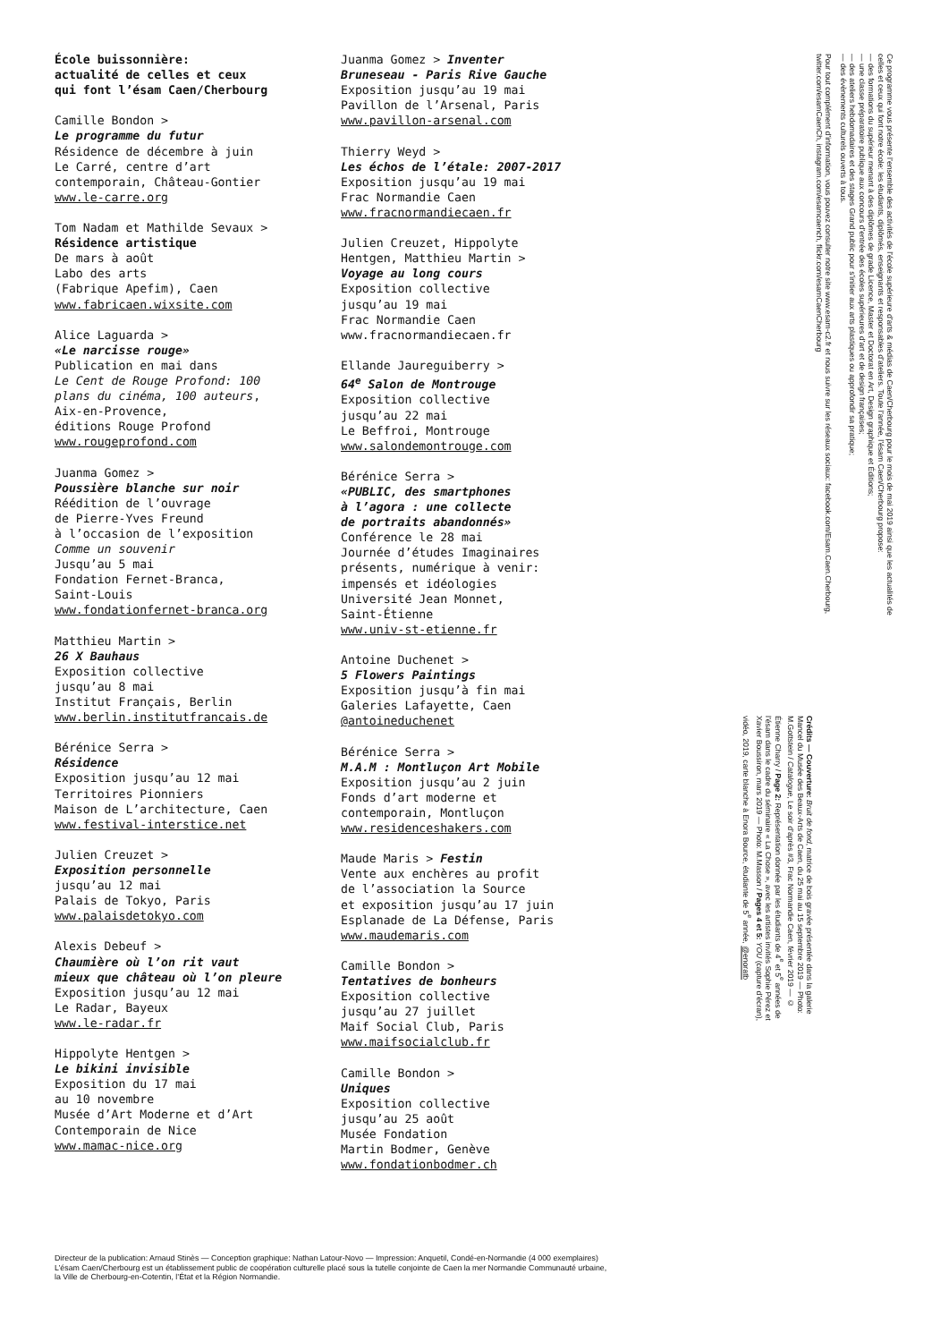École buissonnière:
actualité de celles et ceux
qui font l’ésam Caen/Cherbourg
Camille Bondon >
Le programme du futur
Résidence de décembre à juin
Le Carré, centre d’art
contemporain, Château-Gontier
www.le-carre.org
Tom Nadam et Mathilde Sevaux >
Résidence artistique
De mars à août
Labo des arts
(Fabrique Apefim), Caen
www.fabricaen.wixsite.com
Alice Laguarda >
«Le narcisse rouge»
Publication en mai dans
Le Cent de Rouge Profond: 100
plans du cinéma, 100 auteurs,
Aix-en-Provence,
éditions Rouge Profond
www.rougeprofond.com
Juanma Gomez >
Poussière blanche sur noir
Réédition de l’ouvrage
de Pierre-Yves Freund
à l’occasion de l’exposition
Comme un souvenir
Jusqu’au 5 mai
Fondation Fernet-Branca,
Saint-Louis
www.fondationfernet-branca.org
Matthieu Martin >
26 X Bauhaus
Exposition collective
jusqu’au 8 mai
Institut Français, Berlin
www.berlin.institutfrancais.de
Bérénice Serra >
Résidence
Exposition jusqu’au 12 mai
Territoires Pionniers
Maison de L’architecture, Caen
www.festival-interstice.net
Julien Creuzet >
Exposition personnelle
jusqu’au 12 mai
Palais de Tokyo, Paris
www.palaisdetokyo.com
Alexis Debeuf >
Chaumière où l’on rit vaut
mieux que château où l’on pleure
Exposition jusqu’au 12 mai
Le Radar, Bayeux
www.le-radar.fr
Hippolyte Hentgen >
Le bikini invisible
Exposition du 17 mai
au 10 novembre
Musée d’Art Moderne et d’Art
Contemporain de Nice
www.mamac-nice.org
Juanma Gomez > Inventer
Bruneseau - Paris Rive Gauche
Exposition jusqu’au 19 mai
Pavillon de l’Arsenal, Paris
www.pavillon-arsenal.com
Thierry Weyd >
Les échos de l’étale: 2007-2017
Exposition jusqu’au 19 mai
Frac Normandie Caen
www.fracnormandiecaen.fr
Julien Creuzet, Hippolyte
Hentgen, Matthieu Martin >
Voyage au long cours
Exposition collective
jusqu’au 19 mai
Frac Normandie Caen
www.fracnormandiecaen.fr
Ellande Jaureguiberry >
64<sup>e</sup> Salon de Montrouge
Exposition collective
jusqu’au 22 mai
Le Beffroi, Montrouge
www.salondemontrouge.com
Bérénice Serra >
«PUBLIC, des smartphones
à l’agora : une collecte
de portraits abandonnés»
Conférence le 28 mai
Journée d’études Imaginaires
présents, numérique à venir:
impensés et idéologies
Université Jean Monnet,
Saint-Étienne
www.univ-st-etienne.fr
Antoine Duchenet >
5 Flowers Paintings
Exposition jusqu’à fin mai
Galeries Lafayette, Caen
@antoineduchenet
Bérénice Serra >
M.A.M : Montluçon Art Mobile
Exposition jusqu’au 2 juin
Fonds d’art moderne et
contemporain, Montluçon
www.residenceshakers.com
Maude Maris > Festin
Vente aux enchères au profit
de l’association la Source
et exposition jusqu’au 17 juin
Esplanade de La Défense, Paris
www.maudemaris.com
Camille Bondon >
Tentatives de bonheurs
Exposition collective
jusqu’au 27 juillet
Maif Social Club, Paris
www.maifsocialclub.fr
Camille Bondon >
Uniques
Exposition collective
jusqu’au 25 août
Musée Fondation
Martin Bodmer, Genève
www.fondationbodmer.ch
Crédits — Couverture: Bruit de fond, matrice de bois gravée présentée dans la galerie Mancel du Musée des Beaux-Arts de Caen, du 25 mai au 15 septembre 2019 — Photo: M.Gottstein / Catalogue, Le soir d’après #3, Frac Normandie Caen, février 2019 — © Étienne Charry / Page 2: Représentation donnée par les étudiants de 4<sup>e</sup> et 5<sup>e</sup> années de l’ésam dans le cadre du séminaire « La Chose », avec les artistes invités Sophie Pérez et Xavier Boussiron, mars 2019 — Photo: M.Masson / Pages 4 et 5: YOU (capture d’écran), vidéo, 2019, carte blanche à Enora Bource, étudiante de 5<sup>e</sup> année, @enoratb
Ce programme vous présente l’ensemble des activités de l’école supérieure d’arts & médias de Caen/Cherbourg pour le mois de mai 2019 ainsi que les actualités de celles et ceux qui font notre école: les étudiants, diplômés, enseignants et responsables d’ateliers. Toute l’année, l’ésam Caen/Cherbourg propose:
— des formations du supérieur menant à des diplômes de grade Licence, Master et Doctorat en Art, Design graphique et Éditions;
— une classe préparatoire publique aux concours d’entrée des écoles supérieures d’art et de design françaises;
— des ateliers hebdomadaires et des stages Grand public pour s’initier aux arts plastiques ou approfondir sa pratique;
— des évènements culturels ouverts à tous.
Pour tout complément d’information, vous pouvez consulter notre site www.esam-c2.fr et nous suivre sur les réseaux sociaux: facebook.com/Esam.Caen.Cherbourg, twitter.com/esamCaenCh, instagram.com/esamcaench, flickr.com/esamCaenCherbourg
Directeur de la publication: Arnaud Stinès — Conception graphique: Nathan Latour-Novo — Impression: Anquetil, Condé-en-Normandie (4 000 exemplaires)
L’ésam Caen/Cherbourg est un établissement public de coopération culturelle placé sous la tutelle conjointe de Caen la mer Normandie Communauté urbaine,
la Ville de Cherbourg-en-Cotentin, l’État et la Région Normandie.